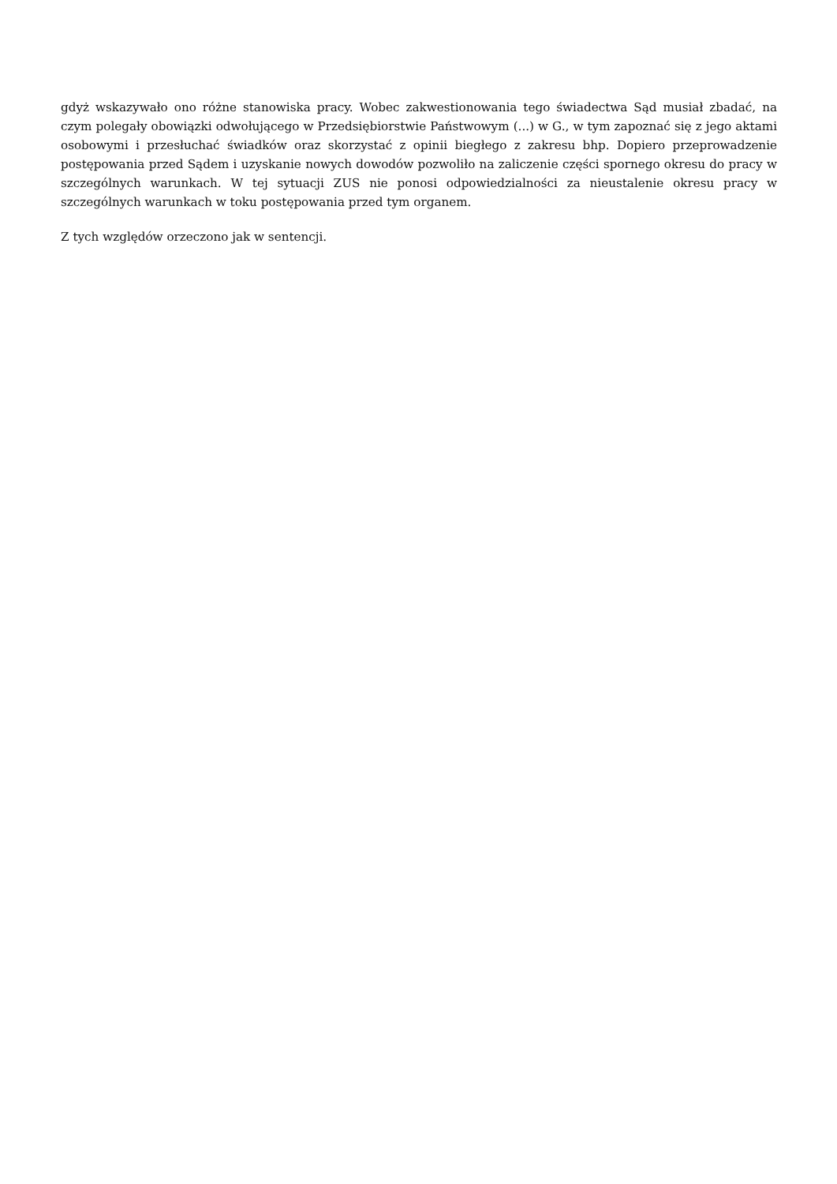gdyż wskazywało ono różne stanowiska pracy. Wobec zakwestionowania tego świadectwa Sąd musiał zbadać, na czym polegały obowiązki odwołującego w Przedsiębiorstwie Państwowym (...) w G., w tym zapoznać się z jego aktami osobowymi i przesłuchać świadków oraz skorzystać z opinii biegłego z zakresu bhp. Dopiero przeprowadzenie postępowania przed Sądem i uzyskanie nowych dowodów pozwoliło na zaliczenie części spornego okresu do pracy w szczególnych warunkach. W tej sytuacji ZUS nie ponosi odpowiedzialności za nieustalenie okresu pracy w szczególnych warunkach w toku postępowania przed tym organem.
Z tych względów orzeczono jak w sentencji.